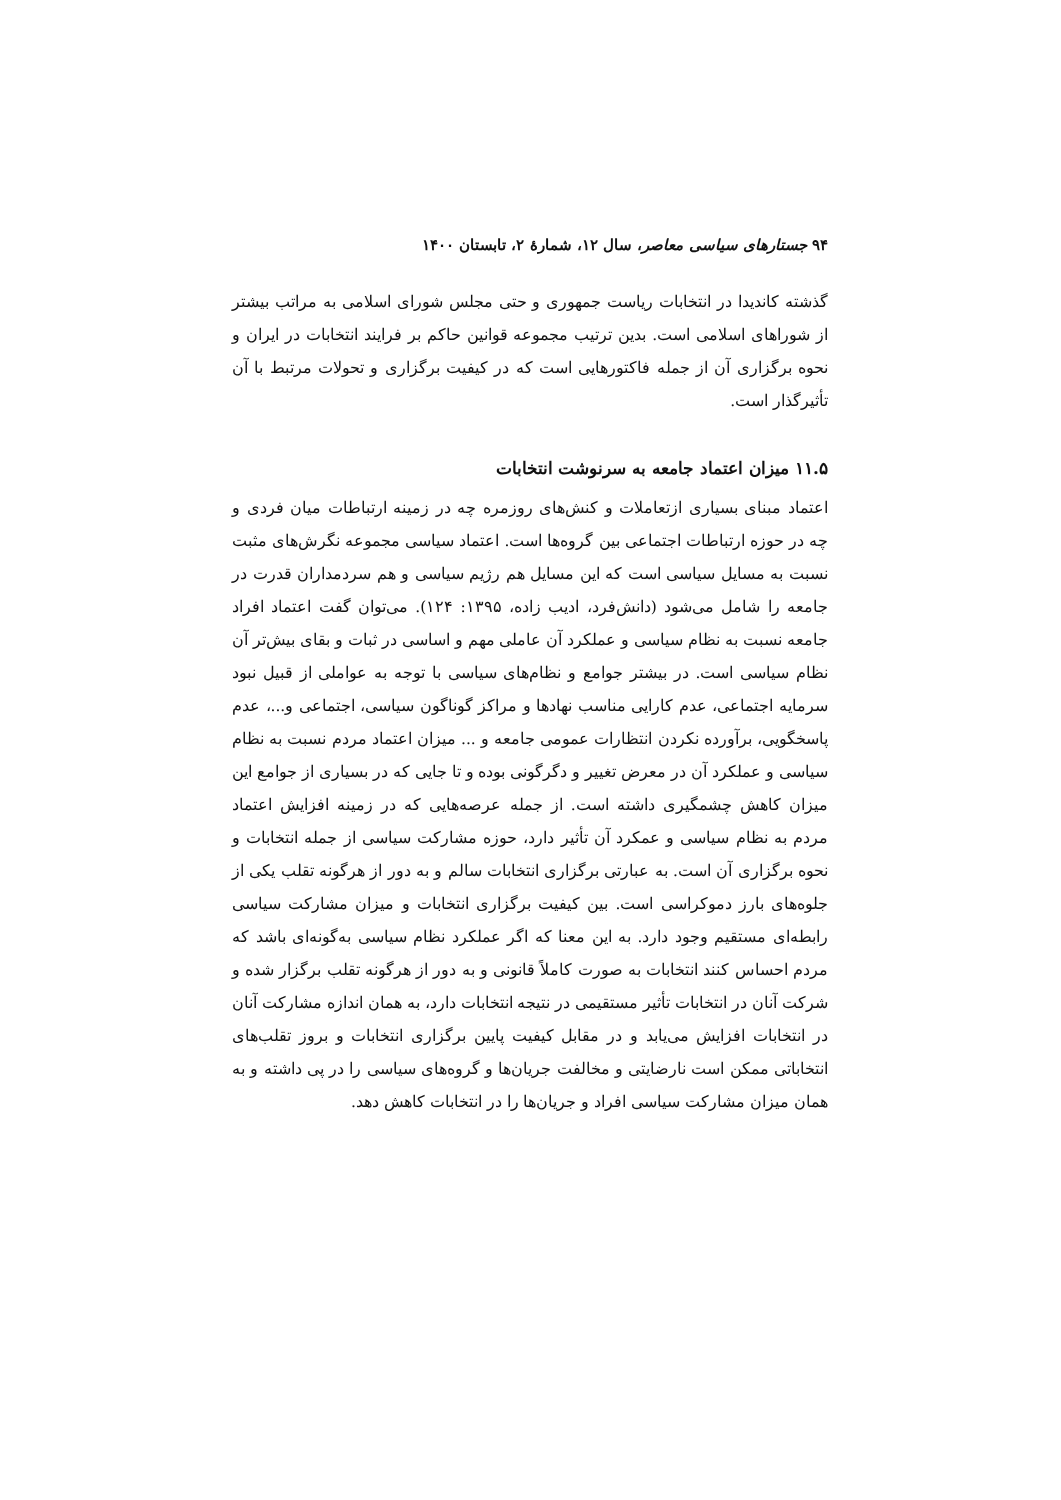۹۴ جستارهای سیاسی معاصر، سال ۱۲، شمارهٔ ۲، تابستان ۱۴۰۰
گذشته کاندیدا در انتخابات ریاست جمهوری و حتی مجلس شورای اسلامی به مراتب بیشتر از شوراهای اسلامی است. بدین ترتیب مجموعه قوانین حاکم بر فرایند انتخابات در ایران و نحوه برگزاری آن از جمله فاکتورهایی است که در کیفیت برگزاری و تحولات مرتبط با آن تأثیرگذار است.
۱۱.۵ میزان اعتماد جامعه به سرنوشت انتخابات
اعتماد مبنای بسیاری ازتعاملات و کنش‌های روزمره چه در زمینه ارتباطات میان فردی و چه در حوزه ارتباطات اجتماعی بین گروه‌ها است. اعتماد سیاسی مجموعه نگرش‌های مثبت نسبت به مسایل سیاسی است که این مسایل هم رژیم سیاسی و هم سردمداران قدرت در جامعه را شامل می‌شود (دانش‌فرد، ادیب زاده، ۱۳۹۵: ۱۲۴). می‌توان گفت اعتماد افراد جامعه نسبت به نظام سیاسی و عملکرد آن عاملی مهم و اساسی در ثبات و بقای بیش‌تر آن نظام سیاسی است. در بیشتر جوامع و نظام‌های سیاسی با توجه به عواملی از قبیل نبود سرمایه اجتماعی، عدم کارایی مناسب نهادها و مراکز گوناگون سیاسی، اجتماعی و...، عدم پاسخگویی، برآورده نکردن انتظارات عمومی جامعه و ... میزان اعتماد مردم نسبت به نظام سیاسی و عملکرد آن در معرض تغییر و دگرگونی بوده و تا جایی که در بسیاری از جوامع این میزان کاهش چشمگیری داشته است. از جمله عرصه‌هایی که در زمینه افزایش اعتماد مردم به نظام سیاسی و عمکرد آن تأثیر دارد، حوزه مشارکت سیاسی از جمله انتخابات و نحوه برگزاری آن است. به عبارتی برگزاری انتخابات سالم و به دور از هرگونه تقلب یکی از جلوه‌های بارز دموکراسی است. بین کیفیت برگزاری انتخابات و میزان مشارکت سیاسی رابطه‌ای مستقیم وجود دارد. به این معنا که اگر عملکرد نظام سیاسی به‌گونه‌ای باشد که مردم احساس کنند انتخابات به صورت کاملاً قانونی و به دور از هرگونه تقلب برگزار شده و شرکت آنان در انتخابات تأثیر مستقیمی در نتیجه انتخابات دارد، به همان اندازه مشارکت آنان در انتخابات افزایش می‌یابد و در مقابل کیفیت پایین برگزاری انتخابات و بروز تقلب‌های انتخاباتی ممکن است نارضایتی و مخالفت جریان‌ها و گروه‌های سیاسی را در پی داشته و به همان میزان مشارکت سیاسی افراد و جریان‌ها را در انتخابات کاهش دهد.